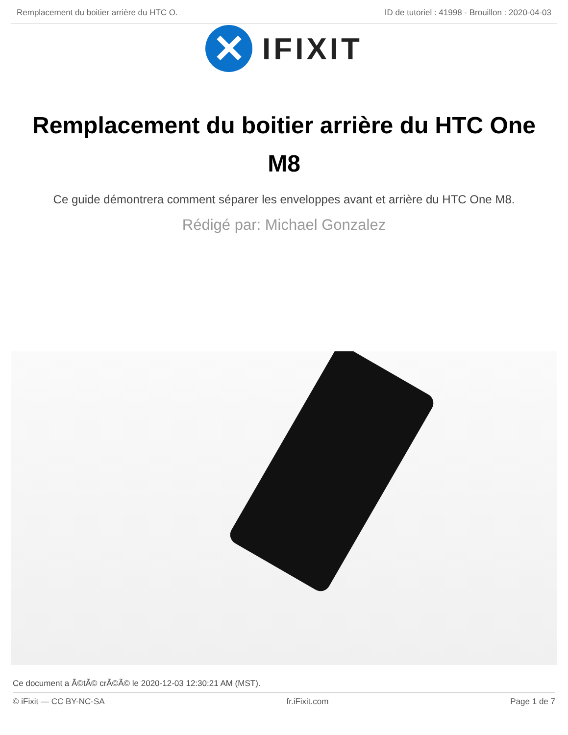Remplacement du boitier arrière du HTC O. ID de tutoriel : 41998 - Brouillon : 2020-04-03
✕
IFIXIT
Remplacement du boitier arrière du HTC One M8
Ce guide démontrera comment séparer les enveloppes avant et arrière du HTC One M8.
Rédigé par: Michael Gonzalez
Ce document a Ã©tÃ© crÃ©Ã© le 2020-12-03 12:30:21 AM (MST).
© iFixit — CC BY-NC-SA fr.iFixit.com Page 1 de 7